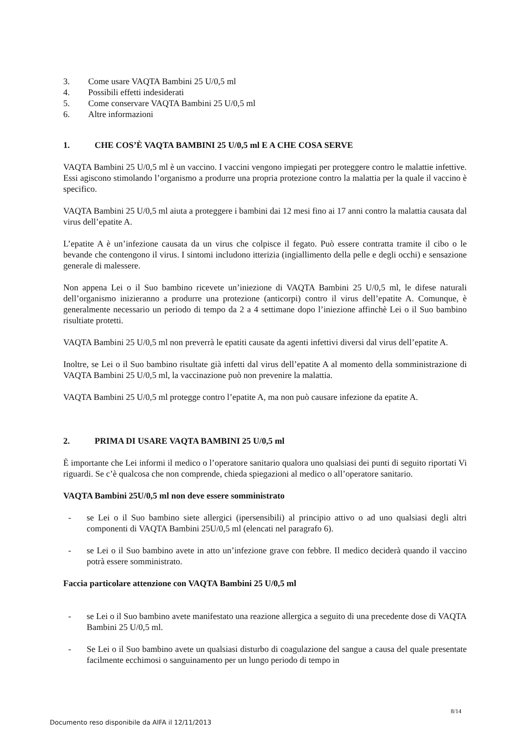3. Come usare VAQTA Bambini 25 U/0,5 ml
4. Possibili effetti indesiderati
5. Come conservare VAQTA Bambini 25 U/0,5 ml
6. Altre informazioni
1. CHE COS’È VAQTA BAMBINI 25 U/0,5 ml E A CHE COSA SERVE
VAQTA Bambini 25 U/0,5 ml è un vaccino. I vaccini vengono impiegati per proteggere contro le malattie infettive. Essi agiscono stimolando l’organismo a produrre una propria protezione contro la malattia per la quale il vaccino è specifico.
VAQTA Bambini 25 U/0,5 ml aiuta a proteggere i bambini dai 12 mesi fino ai 17 anni contro la malattia causata dal virus dell’epatite A.
L’epatite A è un’infezione causata da un virus che colpisce il fegato. Può essere contratta tramite il cibo o le bevande che contengono il virus. I sintomi includono itterizia (ingiallimento della pelle e degli occhi) e sensazione generale di malessere.
Non appena Lei o il Suo bambino ricevete un’iniezione di VAQTA Bambini 25 U/0,5 ml, le difese naturali dell’organismo inizieranno a produrre una protezione (anticorpi) contro il virus dell’epatite A. Comunque, è generalmente necessario un periodo di tempo da 2 a 4 settimane dopo l’iniezione affinchè Lei o il Suo bambino risultiate protetti.
VAQTA Bambini 25 U/0,5 ml non preverrà le epatiti causate da agenti infettivi diversi dal virus dell’epatite A.
Inoltre, se Lei o il Suo bambino risultate già infetti dal virus dell’epatite A al momento della somministrazione di VAQTA Bambini 25 U/0,5 ml, la vaccinazione può non prevenire la malattia.
VAQTA Bambini 25 U/0,5 ml protegge contro l’epatite A, ma non può causare infezione da epatite A.
2. PRIMA DI USARE VAQTA BAMBINI 25 U/0,5 ml
È importante che Lei informi il medico o l’operatore sanitario qualora uno qualsiasi dei punti di seguito riportati Vi riguardi. Se c’è qualcosa che non comprende, chieda spiegazioni al medico o all’operatore sanitario.
VAQTA Bambini 25U/0,5 ml non deve essere somministrato
- se Lei o il Suo bambino siete allergici (ipersensibili) al principio attivo o ad uno qualsiasi degli altri componenti di VAQTA Bambini 25U/0,5 ml (elencati nel paragrafo 6).
- se Lei o il Suo bambino avete in atto un’infezione grave con febbre. Il medico deciderà quando il vaccino potrà essere somministrato.
Faccia particolare attenzione con VAQTA Bambini 25 U/0,5 ml
- se Lei o il Suo bambino avete manifestato una reazione allergica a seguito di una precedente dose di VAQTA Bambini 25 U/0,5 ml.
- Se Lei o il Suo bambino avete un qualsiasi disturbo di coagulazione del sangue a causa del quale presentate facilmente ecchimosi o sanguinamento per un lungo periodo di tempo in
8/14
Documento reso disponibile da AIFA il 12/11/2013